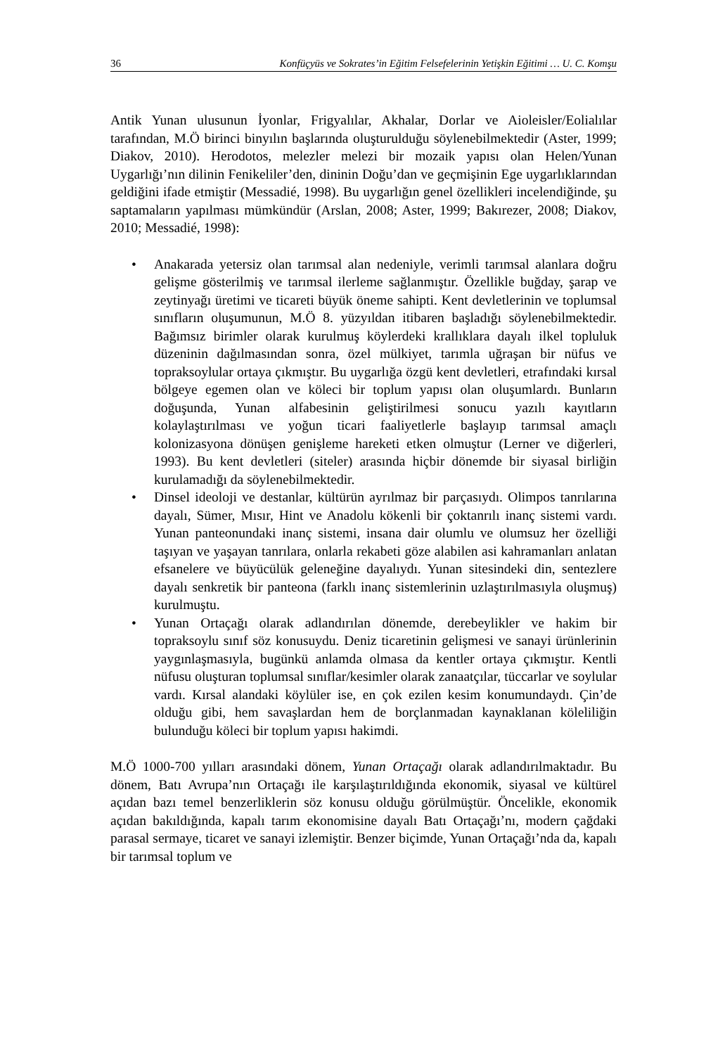36 Konfüçyüs ve Sokrates’in Eğitim Felsefelerinin Yetişkin Eğitimi … U. C. Komşu
Antik Yunan ulusunun İyonlar, Frigyalılar, Akhalar, Dorlar ve Aioleisler/Eolialılar tarafından, M.Ö birinci binyılın başlarında oluşturulduğu söylenebilmektedir (Aster, 1999; Diakov, 2010). Herodotos, melezler melezi bir mozaik yapısı olan Helen/Yunan Uygarlığı’nın dilinin Fenikeliler’den, dininin Doğu’dan ve geçmişinin Ege uygarlıklarından geldiğini ifade etmiştir (Messadié, 1998). Bu uygarlığın genel özellikleri incelendiğinde, şu saptamaların yapılması mümkündür (Arslan, 2008; Aster, 1999; Bakırezer, 2008; Diakov, 2010; Messadié, 1998):
• Anakarada yetersiz olan tarımsal alan nedeniyle, verimli tarımsal alanlara doğru gelişme gösterilmiş ve tarımsal ilerleme sağlanmıştır. Özellikle buğday, şarap ve zeytinyağı üretimi ve ticareti büyük öneme sahipti. Kent devletlerinin ve toplumsal sınıfların oluşumunun, M.Ö 8. yüzyıldan itibaren başladığı söylenebilmektedir. Bağımsız birimler olarak kurulmuş köylerdeki krallıklara dayalı ilkel topluluk düzeninin dağılmasından sonra, özel mülkiyet, tarımla uğraşan bir nüfus ve topraksoylular ortaya çıkmıştır. Bu uygarlığa özgü kent devletleri, etrafındaki kırsal bölgeye egemen olan ve köleci bir toplum yapısı olan oluşumlardı. Bunların doğuşunda, Yunan alfabesinin geliştirilmesi sonucu yazılı kayıtların kolaylaştırılması ve yoğun ticari faaliyetlerle başlayıp tarımsal amaçlı kolonizasyona dönüşen genişleme hareketi etken olmuştur (Lerner ve diğerleri, 1993). Bu kent devletleri (siteler) arasında hiçbir dönemde bir siyasal birliğin kurulamadığı da söylenebilmektedir.
• Dinsel ideoloji ve destanlar, kültürün ayrılmaz bir parçasıydı. Olimpos tanrılarına dayalı, Sümer, Mısır, Hint ve Anadolu kökenli bir çoktanrılı inanç sistemi vardı. Yunan panteonundaki inanç sistemi, insana dair olumlu ve olumsuz her özelliği taşıyan ve yaşayan tanrılara, onlarla rekabeti göze alabilen asi kahramanları anlatan efsanelere ve büyücülük geleneğine dayalıydı. Yunan sitesindeki din, sentezlere dayalı senkretik bir panteona (farklı inanç sistemlerinin uzlaştırılmasıyla oluşmuş) kurulmuştu.
• Yunan Ortaçağı olarak adlandırılan dönemde, derebeylikler ve hakim bir topraksoylu sınıf söz konusuydu. Deniz ticaretinin gelişmesi ve sanayi ürünlerinin yaygınlaşmasıyla, bugünkü anlamda olmasa da kentler ortaya çıkmıştır. Kentli nüfusu oluşturan toplumsal sınıflar/kesimler olarak zanaatçılar, tüccarlar ve soylular vardı. Kırsal alandaki köylüler ise, en çok ezilen kesim konumundaydı. Çin’de olduğu gibi, hem savaşlardan hem de borçlanmadan kaynaklanan köleliliğin bulunduğu köleci bir toplum yapısı hakimdi.
M.Ö 1000-700 yılları arasındaki dönem, Yunan Ortaçağı olarak adlandırılmaktadır. Bu dönem, Batı Avrupa’nın Ortaçağı ile karşılaştırıldığında ekonomik, siyasal ve kültürel açıdan bazı temel benzerliklerin söz konusu olduğu görülmüştür. Öncelikle, ekonomik açıdan bakıldığında, kapalı tarım ekonomisine dayalı Batı Ortaçağı’nı, modern çağdaki parasal sermaye, ticaret ve sanayi izlemiştir. Benzer biçimde, Yunan Ortaçağı’nda da, kapalı bir tarımsal toplum ve